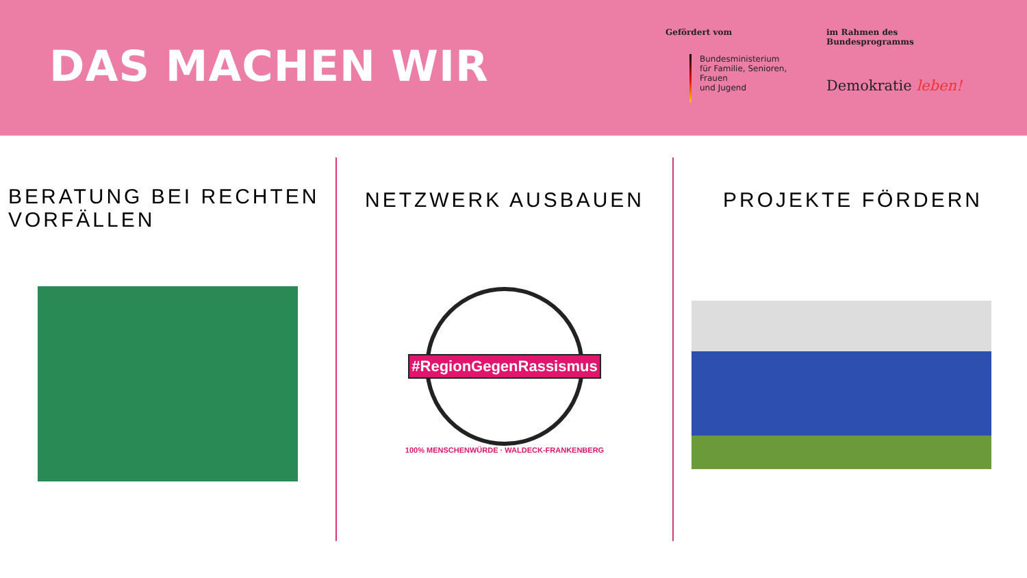DAS MACHEN WIR
Gefördert vom
Bundesministerium
für Familie, Senioren, Frauen
und Jugend
im Rahmen des Bundesprogramms
Demokratie leben!
BERATUNG BEI RECHTEN VORFÄLLEN
NETZWERK AUSBAUEN
#RegionGegenRassismus
100% MENSCHENWÜRDE · WALDECK-FRANKENBERG
PROJEKTE FÖRDERN